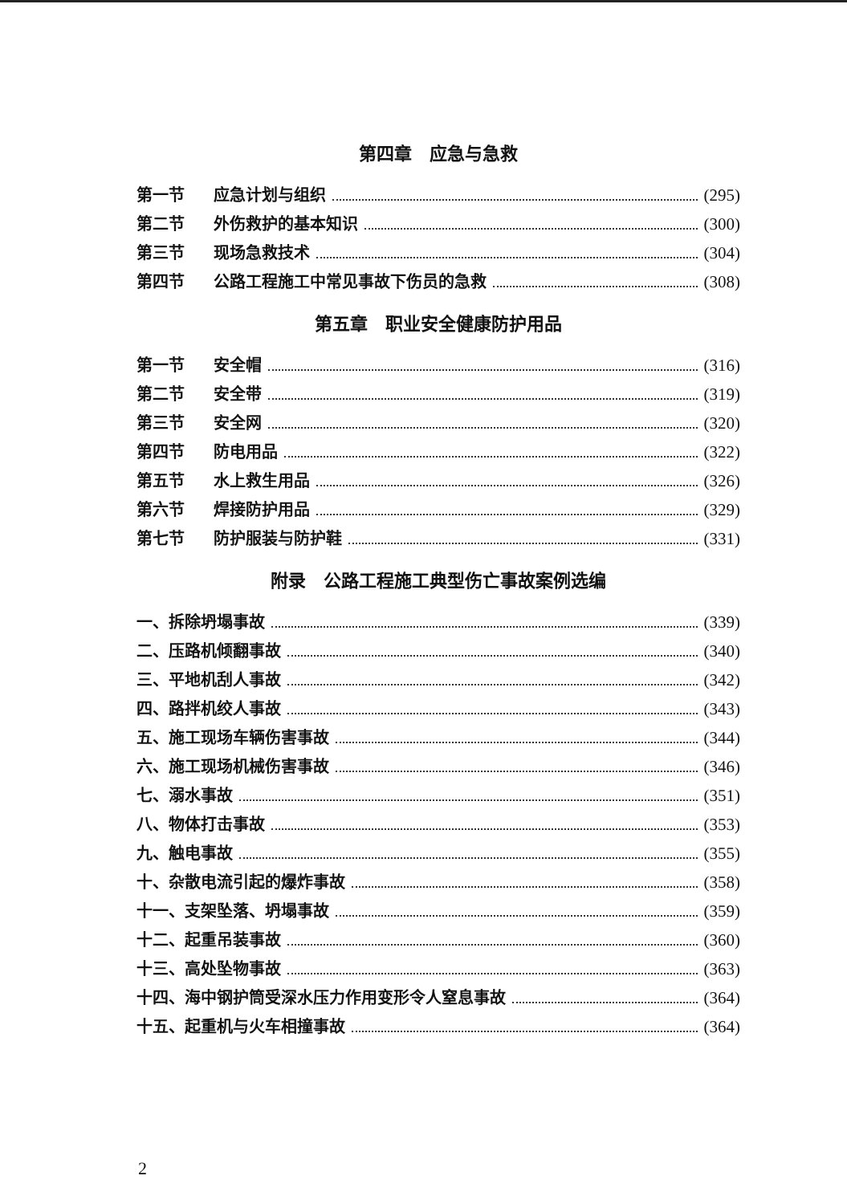第四章　应急与急救
第一节 应急计划与组织 (295)
第二节 外伤救护的基本知识 (300)
第三节 现场急救技术 (304)
第四节 公路工程施工中常见事故下伤员的急救 (308)
第五章　职业安全健康防护用品
第一节 安全帽 (316)
第二节 安全带 (319)
第三节 安全网 (320)
第四节 防电用品 (322)
第五节 水上救生用品 (326)
第六节 焊接防护用品 (329)
第七节 防护服装与防护鞋 (331)
附录　公路工程施工典型伤亡事故案例选编
一、拆除坍塌事故 (339)
二、压路机倾翻事故 (340)
三、平地机刮人事故 (342)
四、路拌机绞人事故 (343)
五、施工现场车辆伤害事故 (344)
六、施工现场机械伤害事故 (346)
七、溺水事故 (351)
八、物体打击事故 (353)
九、触电事故 (355)
十、杂散电流引起的爆炸事故 (358)
十一、支架坠落、坍塌事故 (359)
十二、起重吊装事故 (360)
十三、高处坠物事故 (363)
十四、海中钢护筒受深水压力作用变形令人窒息事故 (364)
十五、起重机与火车相撞事故 (364)
2